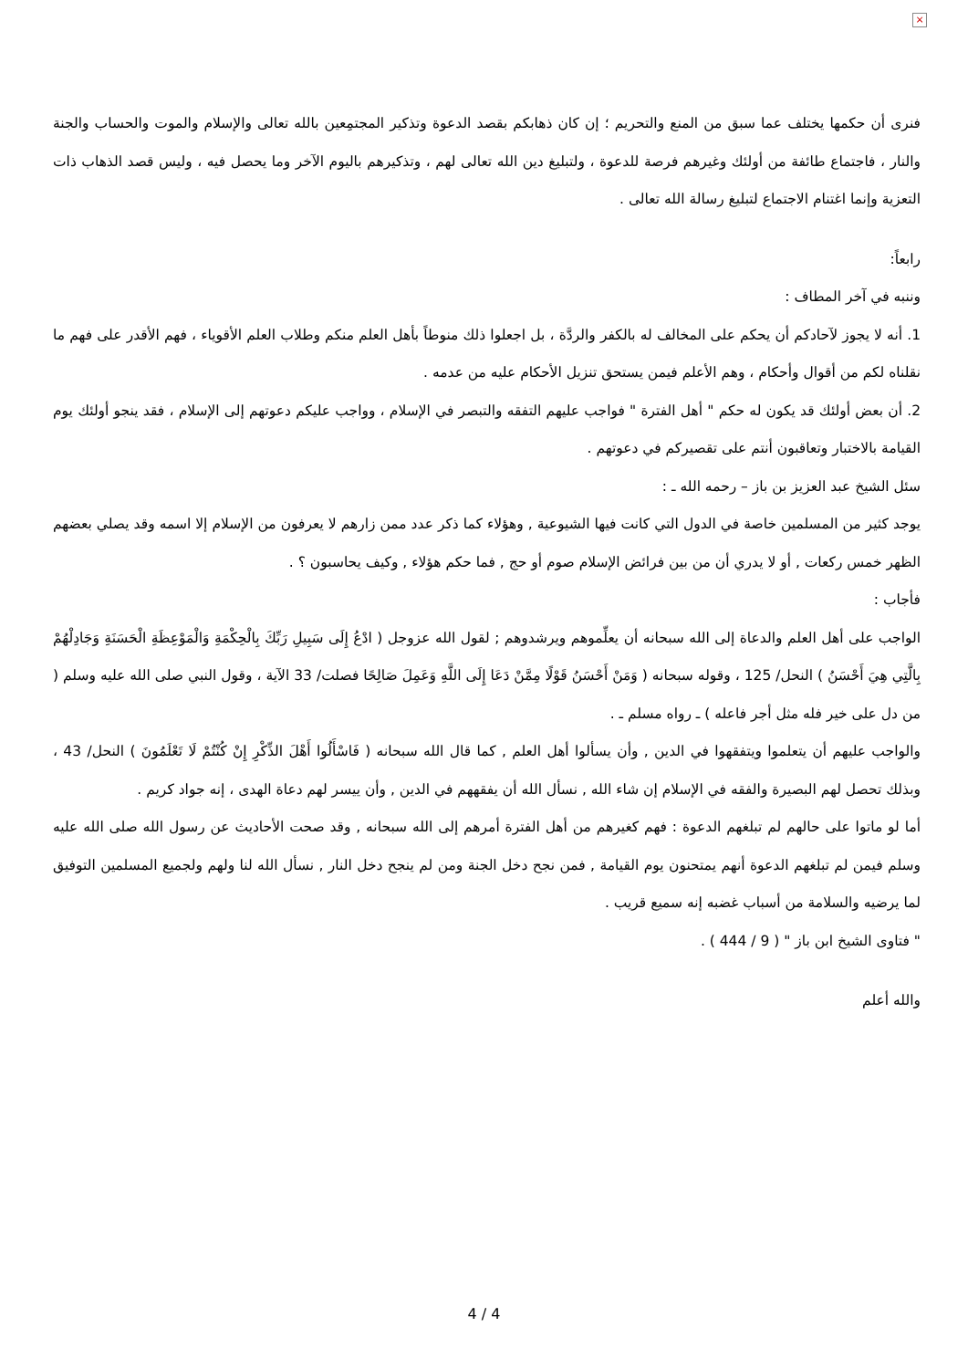×
فنرى أن حكمها يختلف عما سبق من المنع والتحريم ؛ إن كان ذهابكم بقصد الدعوة وتذكير المجتمِعين بالله تعالى والإسلام والموت والحساب والجنة والنار ، فاجتماع طائفة من أولئك وغيرهم فرصة للدعوة ، ولتبليغ دين الله تعالى لهم ، وتذكيرهم باليوم الآخر وما يحصل فيه ، وليس قصد الذهاب ذات التعزية وإنما اغتنام الاجتماع لتبليغ رسالة الله تعالى .
رابعاً:
وننبه في آخر المطاف :
1. أنه لا يجوز لآحادكم أن يحكم على المخالف له بالكفر والردَّة ، بل اجعلوا ذلك منوطاً بأهل العلم منكم وطلاب العلم الأقوياء ، فهم الأقدر على فهم ما نقلناه لكم من أقوال وأحكام ، وهم الأعلم فيمن يستحق تنزيل الأحكام عليه من عدمه .
2. أن بعض أولئك قد يكون له حكم " أهل الفترة " فواجب عليهم التفقه والتبصر في الإسلام ، وواجب عليكم دعوتهم إلى الإسلام ، فقد ينجو أولئك يوم القيامة بالاختبار وتعاقبون أنتم على تقصيركم في دعوتهم .
سئل الشيخ عبد العزيز بن باز – رحمه الله ـ :
يوجد كثير من المسلمين خاصة في الدول التي كانت فيها الشيوعية , وهؤلاء كما ذكر عدد ممن زارهم لا يعرفون من الإسلام إلا اسمه وقد يصلي بعضهم الظهر خمس ركعات , أو لا يدري أن من بين فرائض الإسلام صوم أو حج , فما حكم هؤلاء , وكيف يحاسبون ؟ .
فأجاب :
الواجب على أهل العلم والدعاة إلى الله سبحانه أن يعلِّموهم ويرشدوهم ; لقول الله عزوجل ( ادْعُ إِلَى سَبِيلِ رَبِّكَ بِالْحِكْمَةِ وَالْمَوْعِظَةِ الْحَسَنَةِ وَجَادِلْهُمْ بِالَّتِي هِيَ أَحْسَنُ ) النحل/ 125 ، وقوله سبحانه ( وَمَنْ أَحْسَنُ قَوْلًا مِمَّنْ دَعَا إِلَى اللَّهِ وَعَمِلَ صَالِحًا فصلت/ 33 الآية ، وقول النبي صلى الله عليه وسلم ( من دل على خير فله مثل أجر فاعله ) ـ رواه مسلم ـ .
والواجب عليهم أن يتعلموا ويتفقهوا في الدين , وأن يسألوا أهل العلم , كما قال الله سبحانه ( فَاسْأَلُوا أَهْلَ الذِّكْرِ إِنْ كُنْتُمْ لَا تَعْلَمُونَ ) النحل/ 43 ، وبذلك تحصل لهم البصيرة والفقه في الإسلام إن شاء الله , نسأل الله أن يفقههم في الدين , وأن ييسر لهم دعاة الهدى ، إنه جواد كريم .
أما لو ماتوا على حالهم لم تبلغهم الدعوة : فهم كغيرهم من أهل الفترة أمرهم إلى الله سبحانه , وقد صحت الأحاديث عن رسول الله صلى الله عليه وسلم فيمن لم تبلغهم الدعوة أنهم يمتحنون يوم القيامة , فمن نجح دخل الجنة ومن لم ينجح دخل النار , نسأل الله لنا ولهم ولجميع المسلمين التوفيق لما يرضيه والسلامة من أسباب غضبه إنه سميع قريب .
" فتاوى الشيخ ابن باز " ( 9 / 444 ) .
والله أعلم
4 / 4